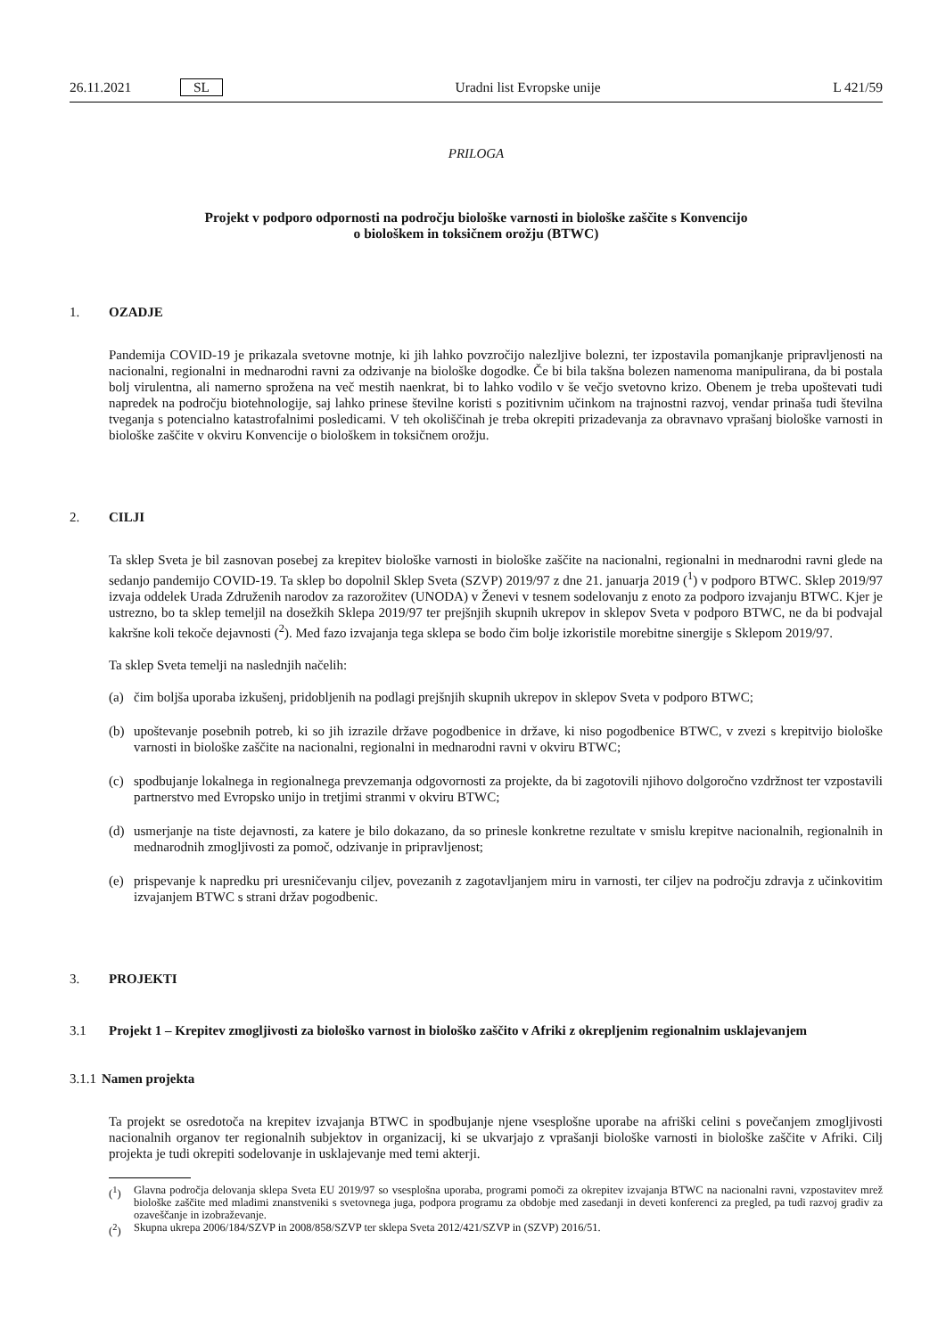26.11.2021 SL Uradni list Evropske unije L 421/59
PRILOGA
Projekt v podporo odpornosti na področju biološke varnosti in biološke zaščite s Konvencijo
o biološkem in toksičnem orožju (BTWC)
1. OZADJE
Pandemija COVID-19 je prikazala svetovne motnje, ki jih lahko povzročijo nalezljive bolezni, ter izpostavila pomanjkanje pripravljenosti na nacionalni, regionalni in mednarodni ravni za odzivanje na biološke dogodke. Če bi bila takšna bolezen namenoma manipulirana, da bi postala bolj virulentna, ali namerno sprožena na več mestih naenkrat, bi to lahko vodilo v še večjo svetovno krizo. Obenem je treba upoštevati tudi napredek na področju biotehnologije, saj lahko prinese številne koristi s pozitivnim učinkom na trajnostni razvoj, vendar prinaša tudi številna tveganja s potencialno katastrofalnimi posledicami. V teh okoliščinah je treba okrepiti prizadevanja za obravnavo vprašanj biološke varnosti in biološke zaščite v okviru Konvencije o biološkem in toksičnem orožju.
2. CILJI
Ta sklep Sveta je bil zasnovan posebej za krepitev biološke varnosti in biološke zaščite na nacionalni, regionalni in mednarodni ravni glede na sedanjo pandemijo COVID-19. Ta sklep bo dopolnil Sklep Sveta (SZVP) 2019/97 z dne 21. januarja 2019 (<sup>1</sup>) v podporo BTWC. Sklep 2019/97 izvaja oddelek Urada Združenih narodov za razorožitev (UNODA) v Ženevi v tesnem sodelovanju z enoto za podporo izvajanju BTWC. Kjer je ustrezno, bo ta sklep temeljil na dosežkih Sklepa 2019/97 ter prejšnjih skupnih ukrepov in sklepov Sveta v podporo BTWC, ne da bi podvajal kakršne koli tekoče dejavnosti (<sup>2</sup>). Med fazo izvajanja tega sklepa se bodo čim bolje izkoristile morebitne sinergije s Sklepom 2019/97.
Ta sklep Sveta temelji na naslednjih načelih:
(a) čim boljša uporaba izkušenj, pridobljenih na podlagi prejšnjih skupnih ukrepov in sklepov Sveta v podporo BTWC;
(b) upoštevanje posebnih potreb, ki so jih izrazile države pogodbenice in države, ki niso pogodbenice BTWC, v zvezi s krepitvijo biološke varnosti in biološke zaščite na nacionalni, regionalni in mednarodni ravni v okviru BTWC;
(c) spodbujanje lokalnega in regionalnega prevzemanja odgovornosti za projekte, da bi zagotovili njihovo dolgoročno vzdržnost ter vzpostavili partnerstvo med Evropsko unijo in tretjimi stranmi v okviru BTWC;
(d) usmerjanje na tiste dejavnosti, za katere je bilo dokazano, da so prinesle konkretne rezultate v smislu krepitve nacionalnih, regionalnih in mednarodnih zmogljivosti za pomoč, odzivanje in pripravljenost;
(e) prispevanje k napredku pri uresničevanju ciljev, povezanih z zagotavljanjem miru in varnosti, ter ciljev na področju zdravja z učinkovitim izvajanjem BTWC s strani držav pogodbenic.
3. PROJEKTI
3.1 Projekt 1 – Krepitev zmogljivosti za biološko varnost in biološko zaščito v Afriki z okrepljenim regionalnim usklajevanjem
3.1.1 Namen projekta
Ta projekt se osredotoča na krepitev izvajanja BTWC in spodbujanje njene vsesplošne uporabe na afriški celini s povečanjem zmogljivosti nacionalnih organov ter regionalnih subjektov in organizacij, ki se ukvarjajo z vprašanji biološke varnosti in biološke zaščite v Afriki. Cilj projekta je tudi okrepiti sodelovanje in usklajevanje med temi akterji.
(<sup>1</sup>) Glavna področja delovanja sklepa Sveta EU 2019/97 so vsesplošna uporaba, programi pomoči za okrepitev izvajanja BTWC na nacionalni ravni, vzpostavitev mrež biološke zaščite med mladimi znanstveniki s svetovnega juga, podpora programu za obdobje med zasedanji in deveti konferenci za pregled, pa tudi razvoj gradiv za ozaveščanje in izobraževanje.
(<sup>2</sup>) Skupna ukrepa 2006/184/SZVP in 2008/858/SZVP ter sklepa Sveta 2012/421/SZVP in (SZVP) 2016/51.